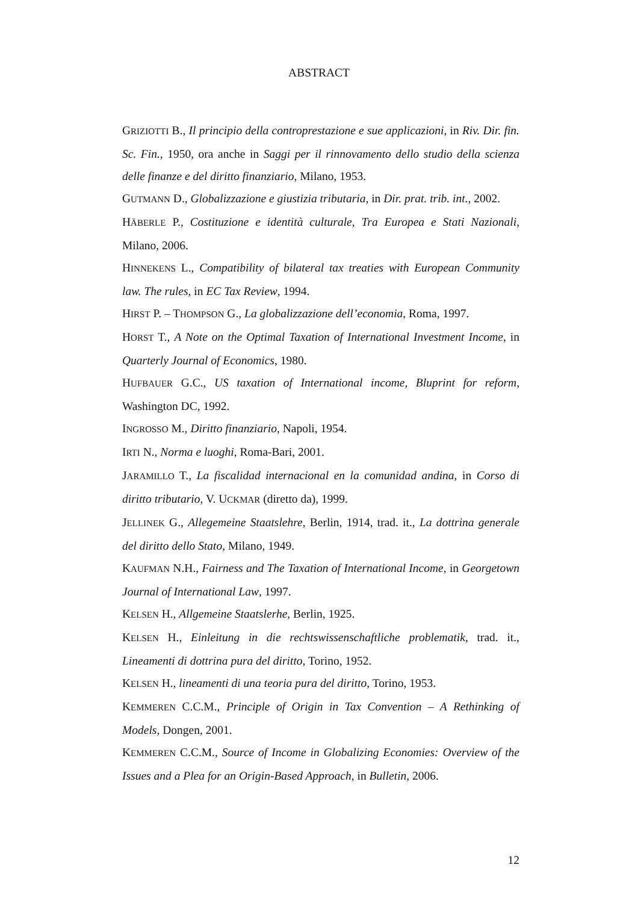ABSTRACT
GRIZIOTTI B., Il principio della controprestazione e sue applicazioni, in Riv. Dir. fin. Sc. Fin., 1950, ora anche in Saggi per il rinnovamento dello studio della scienza delle finanze e del diritto finanziario, Milano, 1953.
GUTMANN D., Globalizzazione e giustizia tributaria, in Dir. prat. trib. int., 2002.
HÄBERLE P., Costituzione e identità culturale, Tra Europea e Stati Nazionali, Milano, 2006.
HINNEKENS L., Compatibility of bilateral tax treaties with European Community law. The rules, in EC Tax Review, 1994.
HIRST P. – THOMPSON G., La globalizzazione dell’economia, Roma, 1997.
HORST T., A Note on the Optimal Taxation of International Investment Income, in Quarterly Journal of Economics, 1980.
HUFBAUER G.C., US taxation of International income, Bluprint for reform, Washington DC, 1992.
INGROSSO M., Diritto finanziario, Napoli, 1954.
IRTI N., Norma e luoghi, Roma-Bari, 2001.
JARAMILLO T., La fiscalidad internacional en la comunidad andina, in Corso di diritto tributario, V. UCKMAR (diretto da), 1999.
JELLINEK G., Allegemeine Staatslehre, Berlin, 1914, trad. it., La dottrina generale del diritto dello Stato, Milano, 1949.
KAUFMAN N.H., Fairness and The Taxation of International Income, in Georgetown Journal of International Law, 1997.
KELSEN H., Allgemeine Staatslerhe, Berlin, 1925.
KELSEN H., Einleitung in die rechtswissenschaftliche problematik, trad. it., Lineamenti di dottrina pura del diritto, Torino, 1952.
KELSEN H., lineamenti di una teoria pura del diritto, Torino, 1953.
KEMMEREN C.C.M., Principle of Origin in Tax Convention – A Rethinking of Models, Dongen, 2001.
KEMMEREN C.C.M., Source of Income in Globalizing Economies: Overview of the Issues and a Plea for an Origin-Based Approach, in Bulletin, 2006.
12